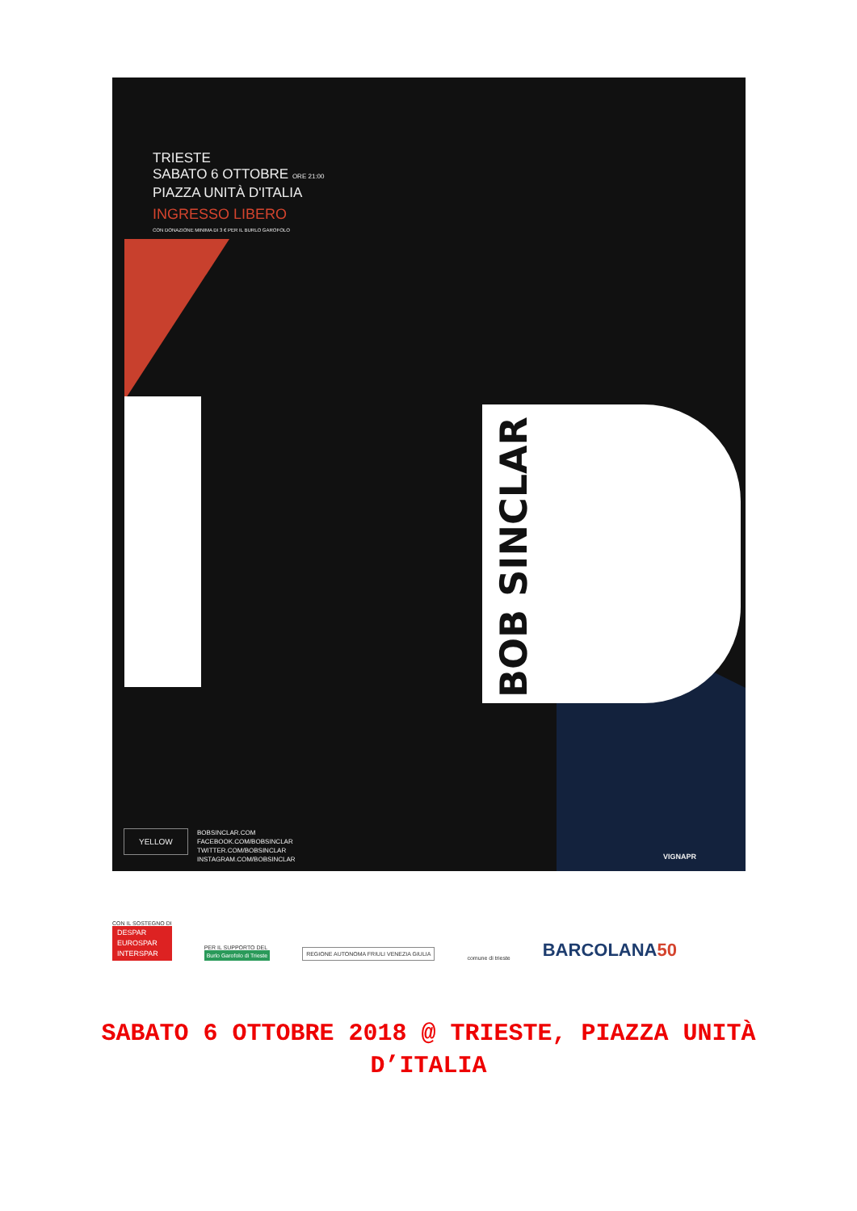TRIESTE
SABATO 6 OTTOBRE ORE 21:00
PIAZZA UNITÀ D'ITALIA
INGRESSO LIBERO
CON DONAZIONE MINIMA DI 3 € PER IL BURLO GAROFOLO
BOB SINCLAR
YELLOW
BOBSINCLAR.COM
FACEBOOK.COM/BOBSINCLAR
TWITTER.COM/BOBSINCLAR
INSTAGRAM.COM/BOBSINCLAR
VIGNAPR
CON IL SOSTEGNO DI
DESPAR
EUROSPAR
INTERSPAR
PER IL SUPPORTO DEL
Burlo Garofolo di Trieste
REGIONE AUTONOMA FRIULI VENEZIA GIULIA
comune di trieste
BARCOLANA50
SABATO 6 OTTOBRE 2018 @ TRIESTE, PIAZZA UNITÀ D’ITALIA